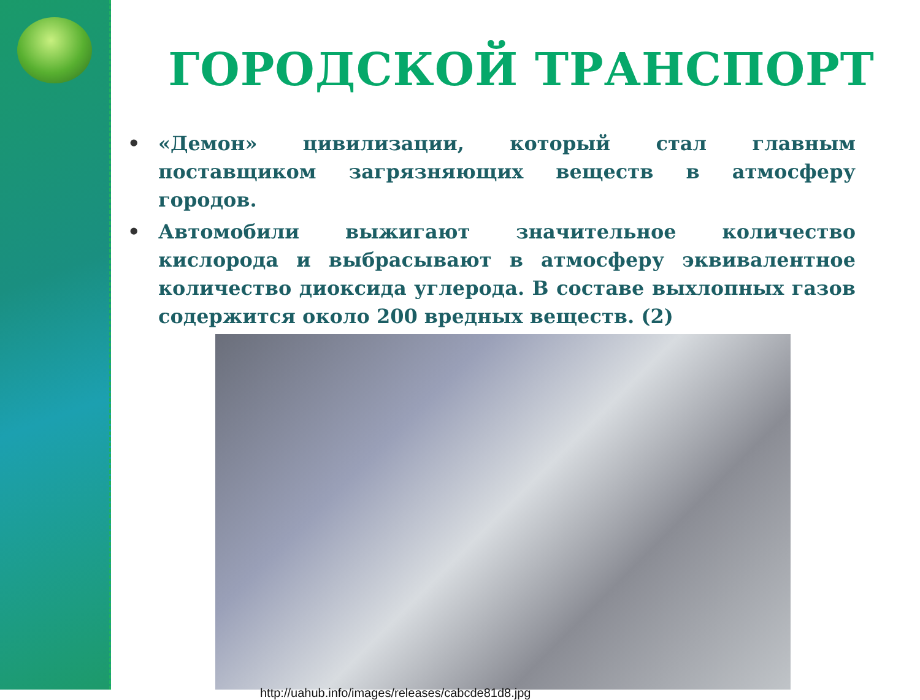ГОРОДСКОЙ ТРАНСПОРТ
• «Демон» цивилизации, который стал главным поставщиком загрязняющих веществ в атмосферу городов.
• Автомобили выжигают значительное количество кислорода и выбрасывают в атмосферу эквивалентное количество диоксида углерода. В составе выхлопных газов содержится около 200 вредных веществ. (2)
http://uahub.info/images/releases/cabcde81d8.jpg